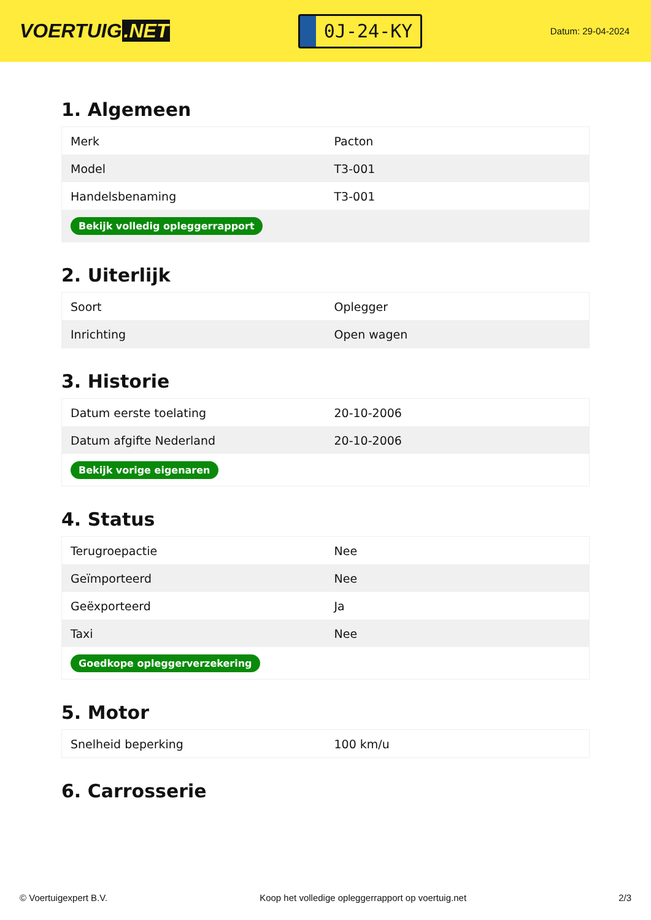VOERTUIG.NET
0J-24-KY
Datum: 29-04-2024
1. Algemeen
| Merk | Pacton |
| Model | T3-001 |
| Handelsbenaming | T3-001 |
| Bekijk volledig opleggerrapport | |
2. Uiterlijk
| Soort | Oplegger |
| Inrichting | Open wagen |
3. Historie
| Datum eerste toelating | 20-10-2006 |
| Datum afgifte Nederland | 20-10-2006 |
| Bekijk vorige eigenaren | |
4. Status
| Terugroepactie | Nee |
| Geïmporteerd | Nee |
| Geëxporteerd | Ja |
| Taxi | Nee |
| Goedkope opleggerverzekering | |
5. Motor
| Snelheid beperking | 100 km/u |
6. Carrosserie
© Voertuigexpert B.V. Koop het volledige opleggerrapport op voertuig.net 2/3